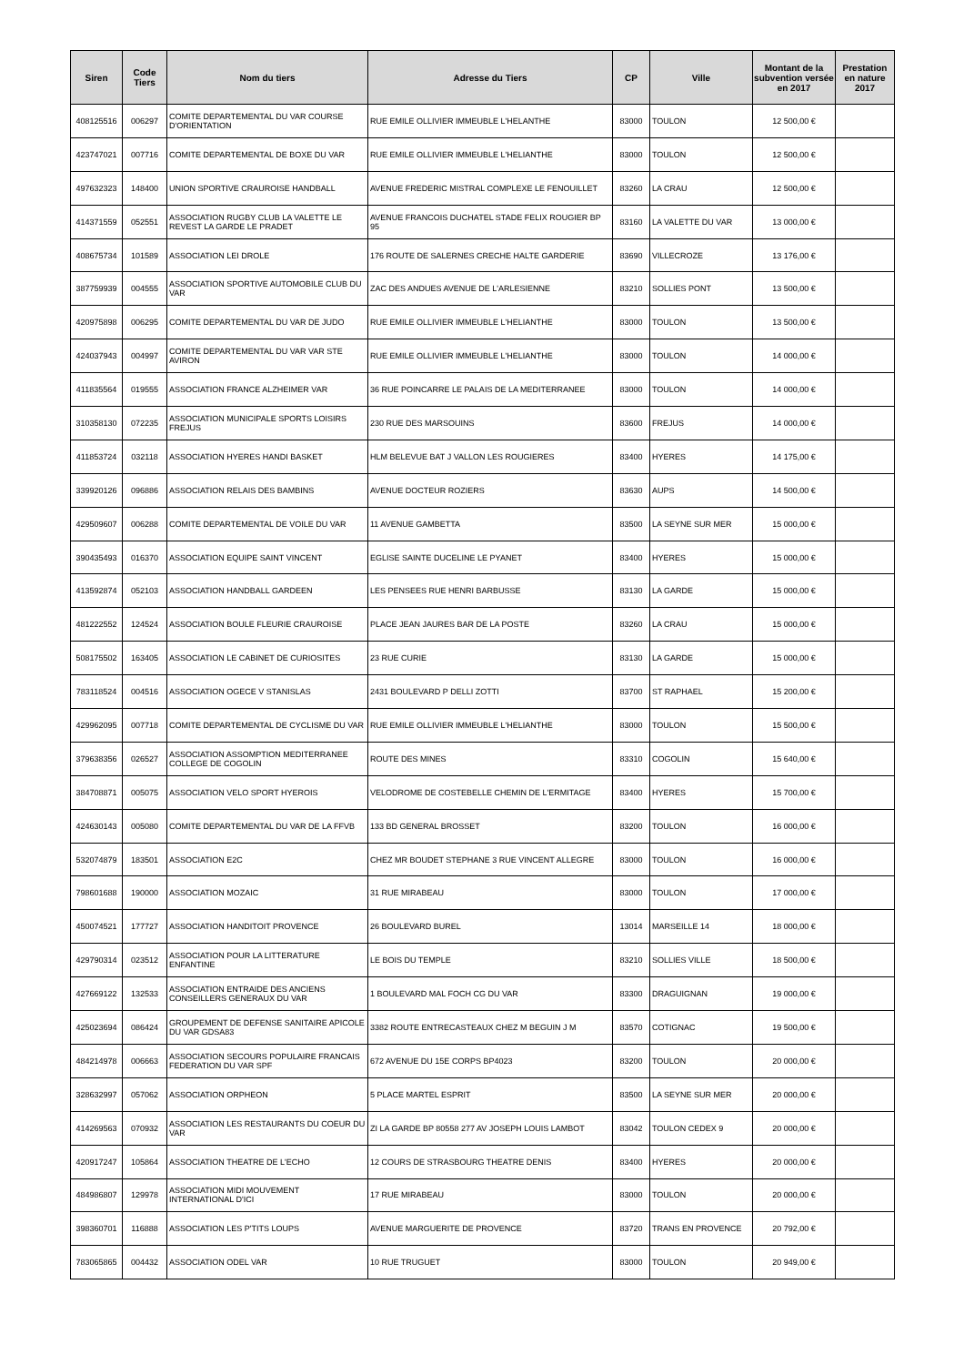| Siren | Code Tiers | Nom du tiers | Adresse du Tiers | CP | Ville | Montant de la subvention versée en 2017 | Prestation en nature 2017 |
| --- | --- | --- | --- | --- | --- | --- | --- |
| 408125516 | 006297 | COMITE DEPARTEMENTAL DU VAR COURSE D'ORIENTATION | RUE EMILE OLLIVIER IMMEUBLE L'HELANTHE | 83000 | TOULON | 12 500,00 € | |
| 423747021 | 007716 | COMITE DEPARTEMENTAL DE BOXE DU VAR | RUE EMILE OLLIVIER IMMEUBLE L'HELIANTHE | 83000 | TOULON | 12 500,00 € | |
| 497632323 | 148400 | UNION SPORTIVE CRAUROISE HANDBALL | AVENUE FREDERIC MISTRAL COMPLEXE LE FENOUILLET | 83260 | LA CRAU | 12 500,00 € | |
| 414371559 | 052551 | ASSOCIATION RUGBY CLUB LA VALETTE LE REVEST LA GARDE LE PRADET | AVENUE FRANCOIS DUCHATEL STADE FELIX ROUGIER BP 95 | 83160 | LA VALETTE DU VAR | 13 000,00 € | |
| 408675734 | 101589 | ASSOCIATION LEI DROLE | 176 ROUTE DE SALERNES CRECHE HALTE GARDERIE | 83690 | VILLECROZE | 13 176,00 € | |
| 387759939 | 004555 | ASSOCIATION SPORTIVE AUTOMOBILE CLUB DU VAR | ZAC DES ANDUES AVENUE DE L'ARLESIENNE | 83210 | SOLLIES PONT | 13 500,00 € | |
| 420975898 | 006295 | COMITE DEPARTEMENTAL DU VAR DE JUDO | RUE EMILE OLLIVIER IMMEUBLE L'HELIANTHE | 83000 | TOULON | 13 500,00 € | |
| 424037943 | 004997 | COMITE DEPARTEMENTAL DU VAR VAR STE AVIRON | RUE EMILE OLLIVIER IMMEUBLE L'HELIANTHE | 83000 | TOULON | 14 000,00 € | |
| 411835564 | 019555 | ASSOCIATION FRANCE ALZHEIMER VAR | 36 RUE POINCARRE LE PALAIS DE LA MEDITERRANEE | 83000 | TOULON | 14 000,00 € | |
| 310358130 | 072235 | ASSOCIATION MUNICIPALE SPORTS LOISIRS FREJUS | 230 RUE DES MARSOUINS | 83600 | FREJUS | 14 000,00 € | |
| 411853724 | 032118 | ASSOCIATION HYERES HANDI BASKET | HLM BELEVUE BAT J VALLON LES ROUGIERES | 83400 | HYERES | 14 175,00 € | |
| 339920126 | 096886 | ASSOCIATION RELAIS DES BAMBINS | AVENUE DOCTEUR ROZIERS | 83630 | AUPS | 14 500,00 € | |
| 429509607 | 006288 | COMITE DEPARTEMENTAL DE VOILE DU VAR | 11 AVENUE GAMBETTA | 83500 | LA SEYNE SUR MER | 15 000,00 € | |
| 390435493 | 016370 | ASSOCIATION EQUIPE SAINT VINCENT | EGLISE SAINTE DUCELINE LE PYANET | 83400 | HYERES | 15 000,00 € | |
| 413592874 | 052103 | ASSOCIATION HANDBALL GARDEEN | LES PENSEES RUE HENRI BARBUSSE | 83130 | LA GARDE | 15 000,00 € | |
| 481222552 | 124524 | ASSOCIATION BOULE FLEURIE CRAUROISE | PLACE JEAN JAURES BAR DE LA POSTE | 83260 | LA CRAU | 15 000,00 € | |
| 508175502 | 163405 | ASSOCIATION LE CABINET DE CURIOSITES | 23 RUE CURIE | 83130 | LA GARDE | 15 000,00 € | |
| 783118524 | 004516 | ASSOCIATION OGECE V STANISLAS | 2431 BOULEVARD P DELLI ZOTTI | 83700 | ST RAPHAEL | 15 200,00 € | |
| 429962095 | 007718 | COMITE DEPARTEMENTAL DE CYCLISME DU VAR | RUE EMILE OLLIVIER IMMEUBLE L'HELIANTHE | 83000 | TOULON | 15 500,00 € | |
| 379638356 | 026527 | ASSOCIATION ASSOMPTION MEDITERRANEE COLLEGE DE COGOLIN | ROUTE DES MINES | 83310 | COGOLIN | 15 640,00 € | |
| 384708871 | 005075 | ASSOCIATION VELO SPORT HYEROIS | VELODROME DE COSTEBELLE CHEMIN DE L'ERMITAGE | 83400 | HYERES | 15 700,00 € | |
| 424630143 | 005080 | COMITE DEPARTEMENTAL DU VAR DE LA FFVB | 133 BD GENERAL BROSSET | 83200 | TOULON | 16 000,00 € | |
| 532074879 | 183501 | ASSOCIATION E2C | CHEZ MR BOUDET STEPHANE 3 RUE VINCENT ALLEGRE | 83000 | TOULON | 16 000,00 € | |
| 798601688 | 190000 | ASSOCIATION MOZAIC | 31 RUE MIRABEAU | 83000 | TOULON | 17 000,00 € | |
| 450074521 | 177727 | ASSOCIATION HANDITOIT PROVENCE | 26 BOULEVARD BUREL | 13014 | MARSEILLE 14 | 18 000,00 € | |
| 429790314 | 023512 | ASSOCIATION POUR LA LITTERATURE ENFANTINE | LE BOIS DU TEMPLE | 83210 | SOLLIES VILLE | 18 500,00 € | |
| 427669122 | 132533 | ASSOCIATION ENTRAIDE DES ANCIENS CONSEILLERS GENERAUX DU VAR | 1 BOULEVARD MAL FOCH CG DU VAR | 83300 | DRAGUIGNAN | 19 000,00 € | |
| 425023694 | 086424 | GROUPEMENT DE DEFENSE SANITAIRE APICOLE DU VAR GDSA83 | 3382 ROUTE ENTRECASTEAUX CHEZ M BEGUIN J M | 83570 | COTIGNAC | 19 500,00 € | |
| 484214978 | 006663 | ASSOCIATION SECOURS POPULAIRE FRANCAIS FEDERATION DU VAR SPF | 672 AVENUE DU 15E CORPS BP4023 | 83200 | TOULON | 20 000,00 € | |
| 328632997 | 057062 | ASSOCIATION ORPHEON | 5 PLACE MARTEL ESPRIT | 83500 | LA SEYNE SUR MER | 20 000,00 € | |
| 414269563 | 070932 | ASSOCIATION LES RESTAURANTS DU COEUR DU VAR | ZI LA GARDE BP 80558 277 AV JOSEPH LOUIS LAMBOT | 83042 | TOULON CEDEX 9 | 20 000,00 € | |
| 420917247 | 105864 | ASSOCIATION THEATRE DE L'ECHO | 12 COURS DE STRASBOURG THEATRE DENIS | 83400 | HYERES | 20 000,00 € | |
| 484986807 | 129978 | ASSOCIATION MIDI MOUVEMENT INTERNATIONAL D'ICI | 17 RUE MIRABEAU | 83000 | TOULON | 20 000,00 € | |
| 398360701 | 116888 | ASSOCIATION LES P'TITS LOUPS | AVENUE MARGUERITE DE PROVENCE | 83720 | TRANS EN PROVENCE | 20 792,00 € | |
| 783065865 | 004432 | ASSOCIATION ODEL VAR | 10 RUE TRUGUET | 83000 | TOULON | 20 949,00 € | |